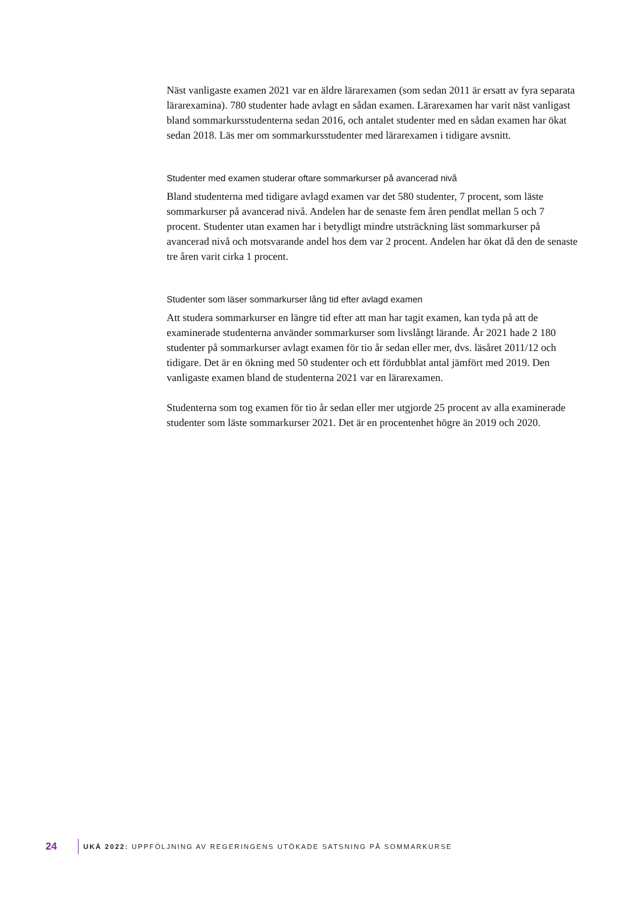Näst vanligaste examen 2021 var en äldre lärarexamen (som sedan 2011 är ersatt av fyra separata lärarexamina). 780 studenter hade avlagt en sådan examen. Lärarexamen har varit näst vanligast bland sommarkursstudenterna sedan 2016, och antalet studenter med en sådan examen har ökat sedan 2018. Läs mer om sommarkursstudenter med lärarexamen i tidigare avsnitt.
Studenter med examen studerar oftare sommarkurser på avancerad nivå
Bland studenterna med tidigare avlagd examen var det 580 studenter, 7 procent, som läste sommarkurser på avancerad nivå. Andelen har de senaste fem åren pendlat mellan 5 och 7 procent. Studenter utan examen har i betydligt mindre utsträckning läst sommarkurser på avancerad nivå och motsvarande andel hos dem var 2 procent. Andelen har ökat då den de senaste tre åren varit cirka 1 procent.
Studenter som läser sommarkurser lång tid efter avlagd examen
Att studera sommarkurser en längre tid efter att man har tagit examen, kan tyda på att de examinerade studenterna använder sommarkurser som livslångt lärande. År 2021 hade 2 180 studenter på sommarkurser avlagt examen för tio år sedan eller mer, dvs. läsåret 2011/12 och tidigare. Det är en ökning med 50 studenter och ett fördubblat antal jämfört med 2019. Den vanligaste examen bland de studenterna 2021 var en lärarexamen.
Studenterna som tog examen för tio år sedan eller mer utgjorde 25 procent av alla examinerade studenter som läste sommarkurser 2021. Det är en procentenhet högre än 2019 och 2020.
24 UKÄ 2022: UPPFÖLJNING AV REGERINGENS UTÖKADE SATSNING PÅ SOMMARKURSE